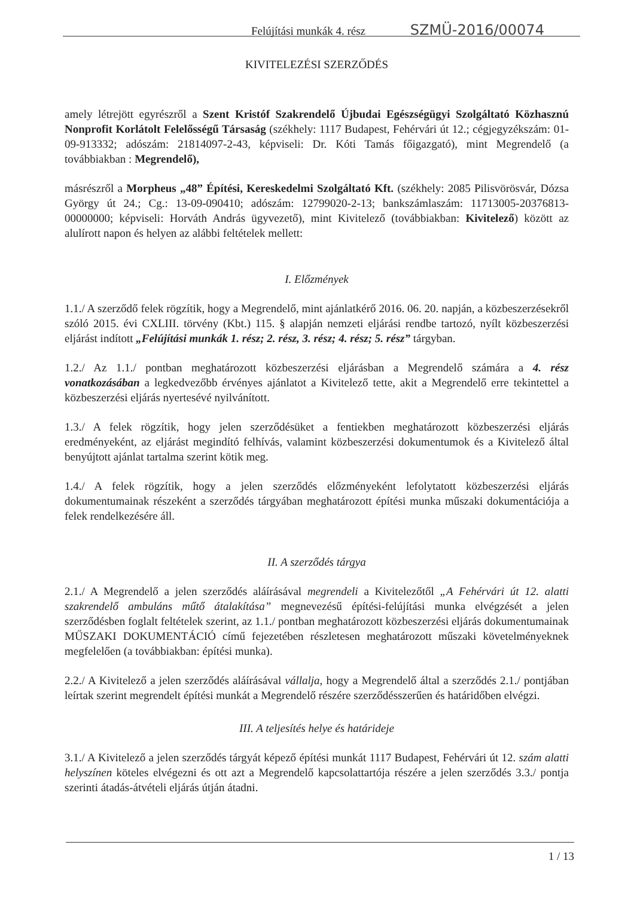Felújítási munkák 4. rész SZMÜ-2016/00074
KIVITELEZÉSI SZERZŐDÉS
amely létrejött egyrészről a Szent Kristóf Szakrendelő Újbudai Egészségügyi Szolgáltató Közhasznú Nonprofit Korlátolt Felelősségű Társaság (székhely: 1117 Budapest, Fehérvári út 12.; cégjegyzékszám: 01-09-913332; adószám: 21814097-2-43, képviseli: Dr. Kóti Tamás főigazgató), mint Megrendelő (a továbbiakban : Megrendelő),
másrészről a Morpheus „48” Építési, Kereskedelmi Szolgáltató Kft. (székhely: 2085 Pilisvörösvár, Dózsa György út 24.; Cg.: 13-09-090410; adószám: 12799020-2-13; bankszámlaszám: 11713005-20376813-00000000; képviseli: Horváth András ügyvezető), mint Kivitelező (továbbiakban: Kivitelező) között az alulírott napon és helyen az alábbi feltételek mellett:
I. Előzmények
1.1./ A szerződő felek rögzítik, hogy a Megrendelő, mint ajánlatkérő 2016. 06. 20. napján, a közbeszerzésekről szóló 2015. évi CXLIII. törvény (Kbt.) 115. § alapján nemzeti eljárási rendbe tartozó, nyílt közbeszerzési eljárást indított „Felújítási munkák 1. rész; 2. rész, 3. rész; 4. rész; 5. rész” tárgyban.
1.2./ Az 1.1./ pontban meghatározott közbeszerzési eljárásban a Megrendelő számára a 4. rész vonatkozásában a legkedvezőbb érvényes ajánlatot a Kivitelező tette, akit a Megrendelő erre tekintettel a közbeszerzési eljárás nyertesévé nyilvánított.
1.3./ A felek rögzítik, hogy jelen szerződésüket a fentiekben meghatározott közbeszerzési eljárás eredményeként, az eljárást megindító felhívás, valamint közbeszerzési dokumentumok és a Kivitelező által benyújtott ajánlat tartalma szerint kötik meg.
1.4./ A felek rögzítik, hogy a jelen szerződés előzményeként lefolytatott közbeszerzési eljárás dokumentumainak részeként a szerződés tárgyában meghatározott építési munka műszaki dokumentációja a felek rendelkezésére áll.
II. A szerződés tárgya
2.1./ A Megrendelő a jelen szerződés aláírásával megrendeli a Kivitelezőtől „A Fehérvári út 12. alatti szakrendelő ambuláns műtő átalakítása” megnevezésű építési-felújítási munka elvégzését a jelen szerződésben foglalt feltételek szerint, az 1.1./ pontban meghatározott közbeszerzési eljárás dokumentumainak MŰSZAKI DOKUMENTÁCIÓ című fejezetében részletesen meghatározott műszaki követelményeknek megfelelően (a továbbiakban: építési munka).
2.2./ A Kivitelező a jelen szerződés aláírásával vállalja, hogy a Megrendelő által a szerződés 2.1./ pontjában leírtak szerint megrendelt építési munkát a Megrendelő részére szerződésszerűen és határidőben elvégzi.
III. A teljesítés helye és határideje
3.1./ A Kivitelező a jelen szerződés tárgyát képező építési munkát 1117 Budapest, Fehérvári út 12. szám alatti helyszínen köteles elvégezni és ott azt a Megrendelő kapcsolattartója részére a jelen szerződés 3.3./ pontja szerinti átadás-átvételi eljárás útján átadni.
1 / 13